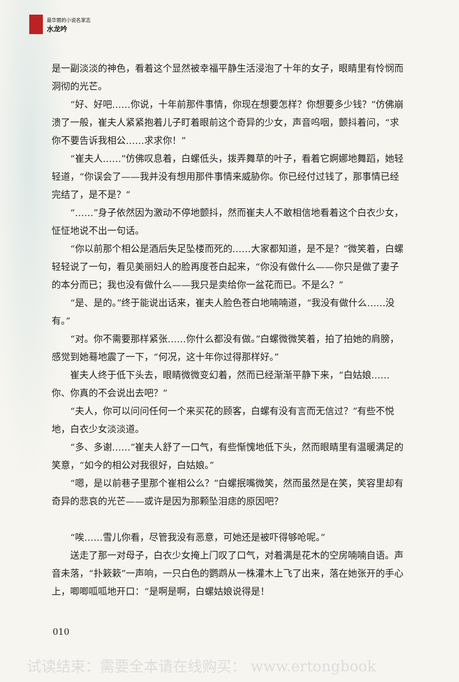最华丽的小说名家志
水龙吟
是一副淡淡的神色，看着这个显然被幸福平静生活浸泡了十年的女子，眼睛里有怜悯而洞彻的光芒。
“好、好吧……你说，十年前那件事情，你现在想要怎样？你想要多少钱？”仿佛崩溃了一般，崔夫人紧紧抱着儿子盯着眼前这个奇异的少女，声音呜咽，颤抖着问，“求你不要告诉我相公……求求你！”
“崔夫人……”仿佛叹息着，白螺低头，拨弄舞草的叶子，看着它婀娜地舞蹈，她轻轻道，“你误会了——我并没有想用那件事情来威胁你。你已经付过钱了，那事情已经完结了，是不是？”
“……”身子依然因为激动不停地颤抖，然而崔夫人不敢相信地看着这个白衣少女，怔怔地说不出一句话。
“你以前那个相公是酒后失足坠楼而死的……大家都知道，是不是？”微笑着，白螺轻轻说了一句，看见美丽妇人的脸再度苍白起来，“你没有做什么——你只是做了妻子的本分而已；我也没有做什么——我只是卖给你一盆花而已。不是么？”
“是、是的。”终于能说出话来，崔夫人脸色苍白地喃喃道，“我没有做什么……没有。”
“对。你不需要那样紧张……你什么都没有做。”白螺微微笑着，拍了拍她的肩膀，感觉到她蓦地震了一下，“何况，这十年你过得那样好。”
崔夫人终于低下头去，眼睛微微变幻着，然而已经渐渐平静下来，“白姑娘……你、你真的不会说出去吧？”
“夫人，你可以问问任何一个来买花的顾客，白螺有没有言而无信过？”有些不悦地，白衣少女淡淡道。
“多、多谢……”崔夫人舒了一口气，有些惭愧地低下头，然而眼睛里有温暖满足的笑意，“如今的相公对我很好，白姑娘。”
“嗯，是以前巷子里那个崔相公么？”白螺抿嘴微笑，然而虽然是在笑，笑容里却有奇异的悲哀的光芒——或许是因为那颗坠泪痣的原因吧？
“唉……雪儿你看，尽管我没有恶意，可她还是被吓得够呛呢。”
送走了那一对母子，白衣少女掩上门叹了口气，对着满是花木的空房喃喃自语。声音未落，“扑簌簌”一声响，一只白色的鹦鹉从一株灌木上飞了出来，落在她张开的手心上，唧唧呱呱地开口：“是啊是啊，白螺姑娘说得是！
010
试读结束：需要全本请在线购买： www.ertongbook